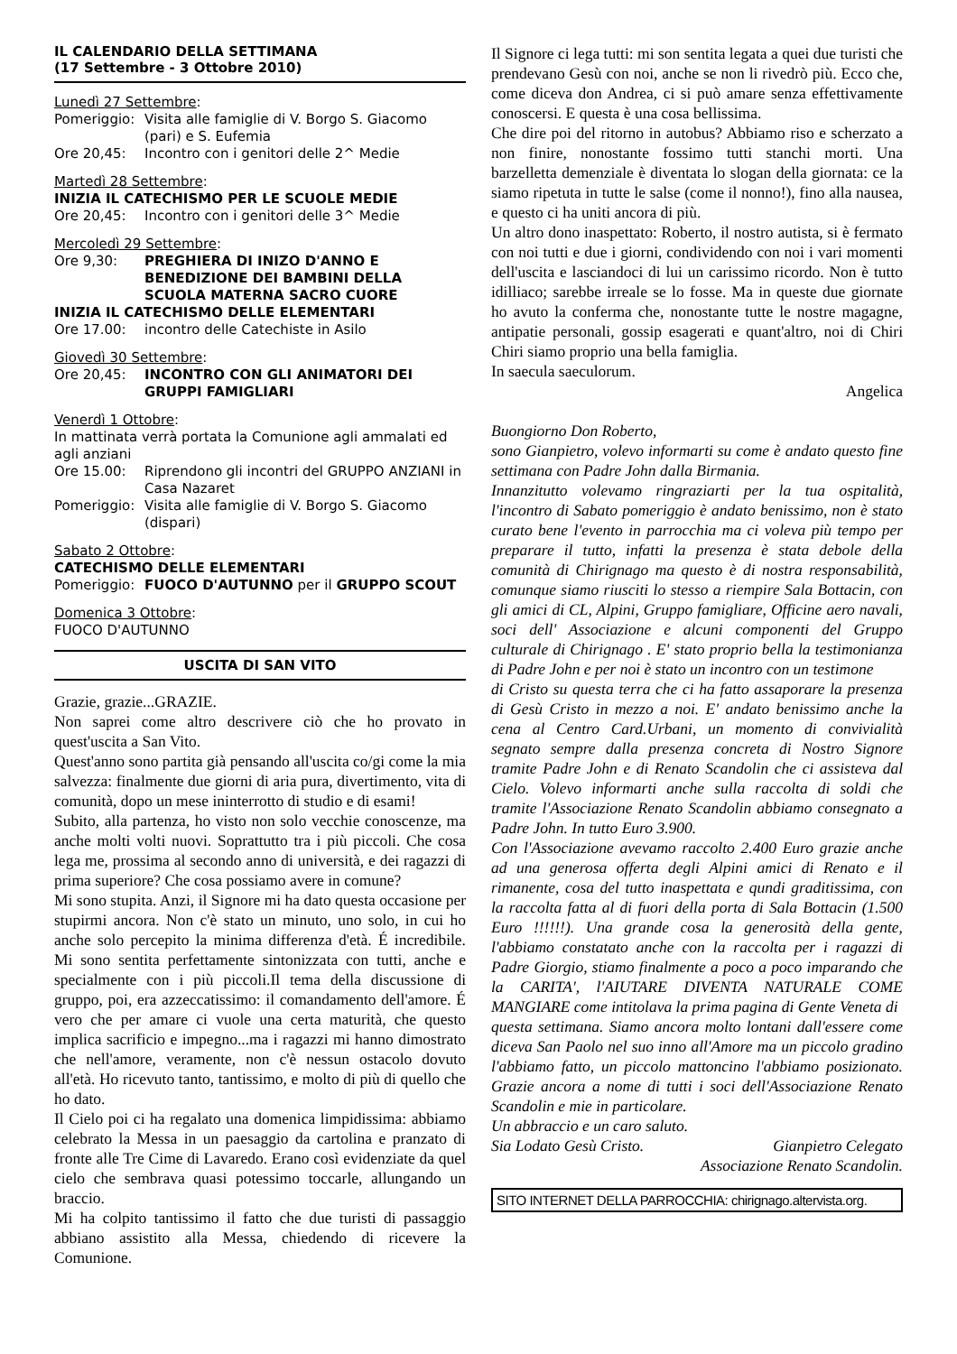IL CALENDARIO DELLA SETTIMANA
(17 Settembre - 3 Ottobre 2010)
Lunedì 27 Settembre:
Pomeriggio: Visita alle famiglie di V. Borgo S. Giacomo (pari) e S. Eufemia
Ore 20,45: Incontro con i genitori delle 2^ Medie
Martedì 28 Settembre:
INIZIA IL CATECHISMO PER LE SCUOLE MEDIE
Ore 20,45: Incontro con i genitori delle 3^ Medie
Mercoledì 29 Settembre:
Ore 9,30: PREGHIERA DI INIZO D'ANNO E BENEDIZIONE DEI BAMBINI DELLA SCUOLA MATERNA SACRO CUORE
INIZIA IL CATECHISMO DELLE ELEMENTARI
Ore 17.00: incontro delle Catechiste in Asilo
Giovedì 30 Settembre:
Ore 20,45: INCONTRO CON GLI ANIMATORI DEI GRUPPI FAMIGLIARI
Venerdì 1 Ottobre:
In mattinata verrà portata la Comunione agli ammalati ed agli anziani
Ore 15.00: Riprendono gli incontri del GRUPPO ANZIANI in Casa Nazaret
Pomeriggio: Visita alle famiglie di V. Borgo S. Giacomo (dispari)
Sabato 2 Ottobre:
CATECHISMO DELLE ELEMENTARI
Pomeriggio: FUOCO D'AUTUNNO per il GRUPPO SCOUT
Domenica 3 Ottobre:
FUOCO D'AUTUNNO
USCITA DI SAN VITO
Grazie, grazie...GRAZIE.
Non saprei come altro descrivere ciò che ho provato in quest'uscita a San Vito.
Quest'anno sono partita già pensando all'uscita co/gi come la mia salvezza: finalmente due giorni di aria pura, divertimento, vita di comunità, dopo un mese ininterrotto di studio e di esami!
Subito, alla partenza, ho visto non solo vecchie conoscenze, ma anche molti volti nuovi. Soprattutto tra i più piccoli. Che cosa lega me, prossima al secondo anno di università, e dei ragazzi di prima superiore? Che cosa possiamo avere in comune?
Mi sono stupita. Anzi, il Signore mi ha dato questa occasione per stupirmi ancora. Non c'è stato un minuto, uno solo, in cui ho anche solo percepito la minima differenza d'età. É incredibile. Mi sono sentita perfettamente sintonizzata con tutti, anche e specialmente con i più piccoli.Il tema della discussione di gruppo, poi, era azzeccatissimo: il comandamento dell'amore. É vero che per amare ci vuole una certa maturità, che questo implica sacrificio e impegno...ma i ragazzi mi hanno dimostrato che nell'amore, veramente, non c'è nessun ostacolo dovuto all'età. Ho ricevuto tanto, tantissimo, e molto di più di quello che ho dato.
Il Cielo poi ci ha regalato una domenica limpidissima: abbiamo celebrato la Messa in un paesaggio da cartolina e pranzato di fronte alle Tre Cime di Lavaredo. Erano così evidenziate da quel cielo che sembrava quasi potessimo toccarle, allungando un braccio.
Mi ha colpito tantissimo il fatto che due turisti di passaggio abbiano assistito alla Messa, chiedendo di ricevere la Comunione.
Il Signore ci lega tutti: mi son sentita legata a quei due turisti che prendevano Gesù con noi, anche se non li rivedrò più. Ecco che, come diceva don Andrea, ci si può amare senza effettivamente conoscersi. E questa è una cosa bellissima.
Che dire poi del ritorno in autobus? Abbiamo riso e scherzato a non finire, nonostante fossimo tutti stanchi morti. Una barzelletta demenziale è diventata lo slogan della giornata: ce la siamo ripetuta in tutte le salse (come il nonno!), fino alla nausea, e questo ci ha uniti ancora di più.
Un altro dono inaspettato: Roberto, il nostro autista, si è fermato con noi tutti e due i giorni, condividendo con noi i vari momenti dell'uscita e lasciandoci di lui un carissimo ricordo. Non è tutto idilliaco; sarebbe irreale se lo fosse. Ma in queste due giornate ho avuto la conferma che, nonostante tutte le nostre magagne, antipatie personali, gossip esagerati e quant'altro, noi di Chiri Chiri siamo proprio una bella famiglia.
In saecula saeculorum.
Angelica
Buongiorno Don Roberto,
sono Gianpietro, volevo informarti su come è andato questo fine settimana con Padre John dalla Birmania.
Innanzitutto volevamo ringraziarti per la tua ospitalità, l'incontro di Sabato pomeriggio è andato benissimo, non è stato curato bene l'evento in parrocchia ma ci voleva più tempo per preparare il tutto, infatti la presenza è stata debole della comunità di Chirignago ma questo è di nostra responsabilità, comunque siamo riusciti lo stesso a riempire Sala Bottacin, con gli amici di CL, Alpini, Gruppo famigliare, Officine aero navali, soci dell' Associazione e alcuni componenti del Gruppo culturale di Chirignago . E' stato proprio bella la testimonianza di Padre John e per noi è stato un incontro con un testimone
di Cristo su questa terra che ci ha fatto assaporare la presenza di Gesù Cristo in mezzo a noi. E' andato benissimo anche la cena al Centro Card.Urbani, un momento di convivialità segnato sempre dalla presenza concreta di Nostro Signore tramite Padre John e di Renato Scandolin che ci assisteva dal Cielo. Volevo informarti anche sulla raccolta di soldi che tramite l'Associazione Renato Scandolin abbiamo consegnato a Padre John. In tutto Euro 3.900.
Con l'Associazione avevamo raccolto 2.400 Euro grazie anche ad una generosa offerta degli Alpini amici di Renato e il rimanente, cosa del tutto inaspettata e qundi graditissima, con la raccolta fatta al di fuori della porta di Sala Bottacin (1.500 Euro !!!!!!). Una grande cosa la generosità della gente, l'abbiamo constatato anche con la raccolta per i ragazzi di Padre Giorgio, stiamo finalmente a poco a poco imparando che la CARITA', l'AIUTARE DIVENTA NATURALE COME MANGIARE come intitolava la prima pagina di Gente Veneta di
questa settimana. Siamo ancora molto lontani dall'essere come diceva San Paolo nel suo inno all'Amore ma un piccolo gradino l'abbiamo fatto, un piccolo mattoncino l'abbiamo posizionato. Grazie ancora a nome di tutti i soci dell'Associazione Renato Scandolin e mie in particolare.
Un abbraccio e un caro saluto.
Sia Lodato Gesù Cristo. Gianpietro Celegato
Associazione Renato Scandolin.
SITO INTERNET DELLA PARROCCHIA: chirignago.altervista.org.